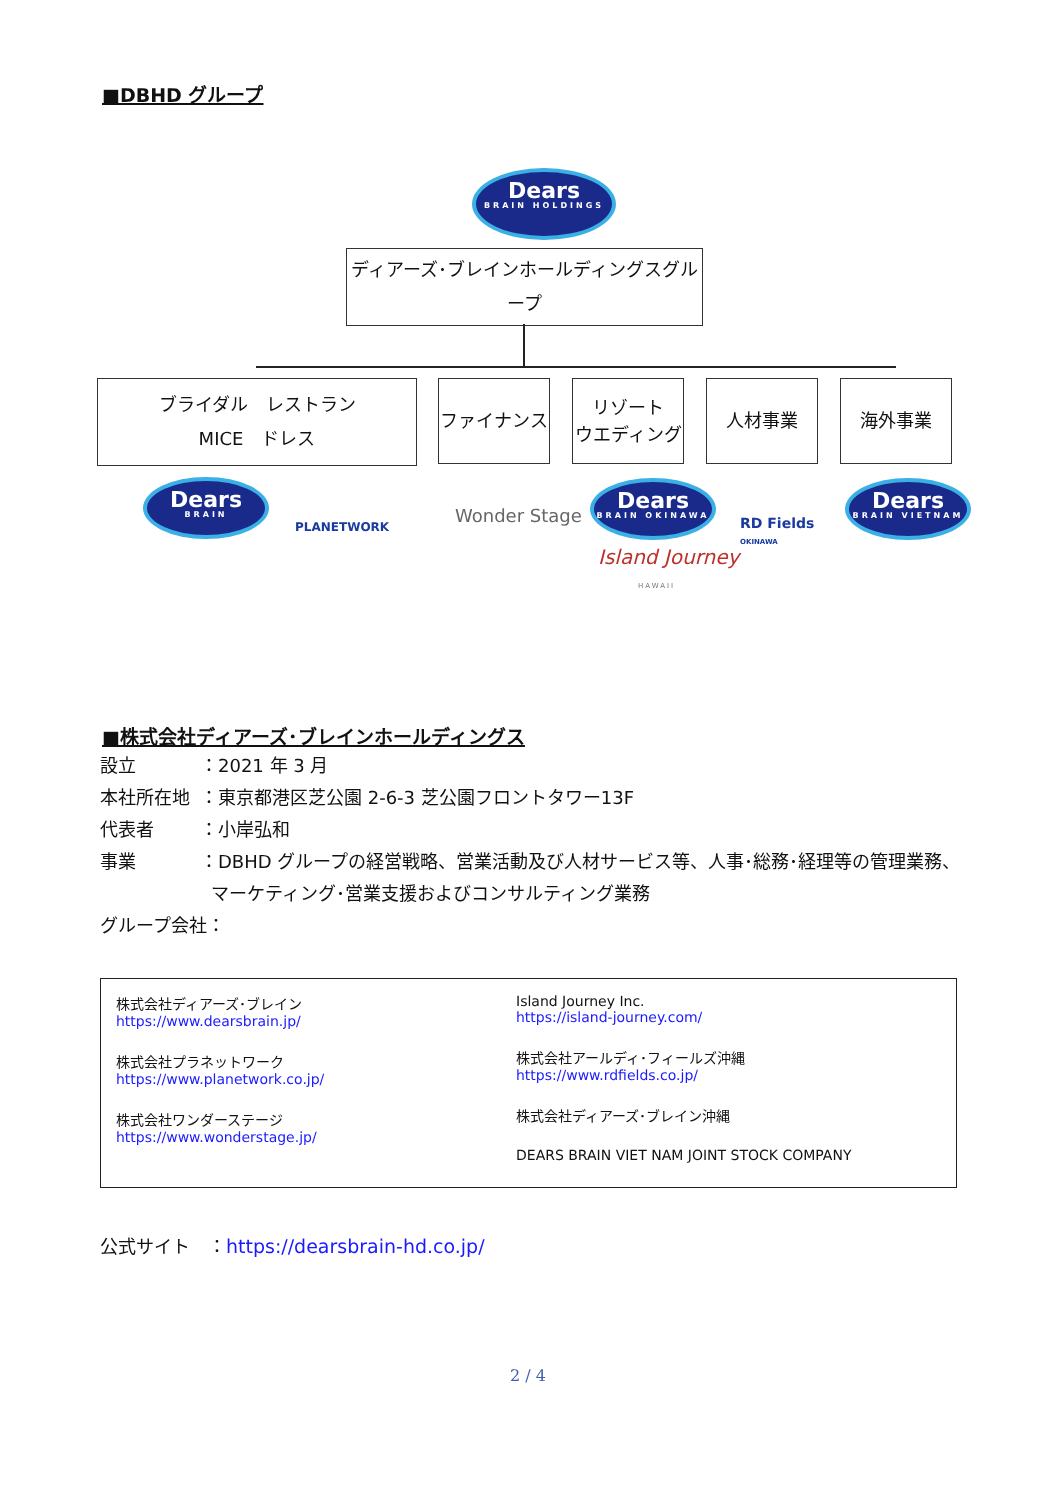■DBHD グループ
Dears
BRAIN HOLDINGS
ディアーズ･ブレインホールディングスグループ
ブライダル　レストラン
MICE　ドレス
ファイナンス
リゾート
ウエディング
人材事業 海外事業
Dears
BRAIN
PLANETWORK
Wonder Stage
Dears
BRAIN OKINAWA
Island Journey
HAWAII
RD Fields
OKINAWA
Dears
BRAIN VIETNAM
■株式会社ディアーズ･ブレインホールディングス
設立 ：2021 年 3 月
本社所在地 ：東京都港区芝公園 2-6-3 芝公園フロントタワー13F
代表者 ：小岸弘和
事業 ：DBHD グループの経営戦略、営業活動及び人材サービス等、人事･総務･経理等の管理業務、
マーケティング･営業支援およびコンサルティング業務
グループ会社：
株式会社ディアーズ･ブレイン
https://www.dearsbrain.jp/
株式会社プラネットワーク
https://www.planetwork.co.jp/
株式会社ワンダーステージ
https://www.wonderstage.jp/
Island Journey Inc.
https://island-journey.com/
株式会社アールディ･フィールズ沖縄
https://www.rdfields.co.jp/
株式会社ディアーズ･ブレイン沖縄
DEARS BRAIN VIET NAM JOINT STOCK COMPANY
公式サイト　：https://dearsbrain-hd.co.jp/
2 / 4